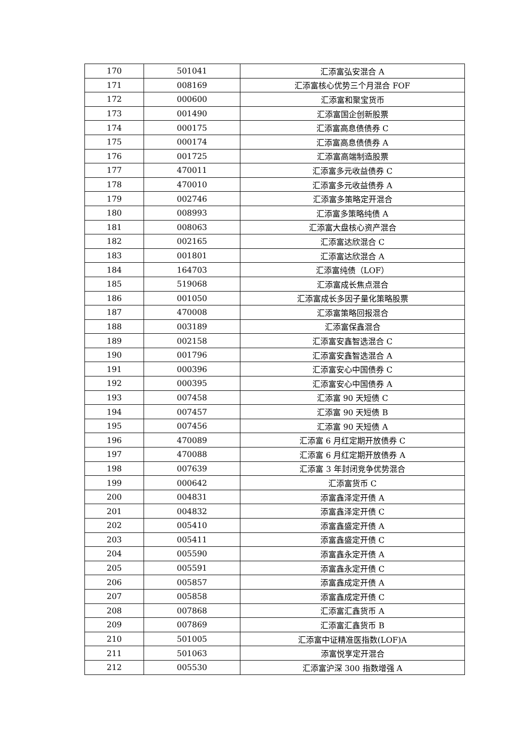| 170 | 501041 | 汇添富弘安混合 A |
| 171 | 008169 | 汇添富核心优势三个月混合 FOF |
| 172 | 000600 | 汇添富和聚宝货币 |
| 173 | 001490 | 汇添富国企创新股票 |
| 174 | 000175 | 汇添富高息债债券 C |
| 175 | 000174 | 汇添富高息债债券 A |
| 176 | 001725 | 汇添富高端制造股票 |
| 177 | 470011 | 汇添富多元收益债券 C |
| 178 | 470010 | 汇添富多元收益债券 A |
| 179 | 002746 | 汇添富多策略定开混合 |
| 180 | 008993 | 汇添富多策略纯债 A |
| 181 | 008063 | 汇添富大盘核心资产混合 |
| 182 | 002165 | 汇添富达欣混合 C |
| 183 | 001801 | 汇添富达欣混合 A |
| 184 | 164703 | 汇添富纯债（LOF） |
| 185 | 519068 | 汇添富成长焦点混合 |
| 186 | 001050 | 汇添富成长多因子量化策略股票 |
| 187 | 470008 | 汇添富策略回报混合 |
| 188 | 003189 | 汇添富保鑫混合 |
| 189 | 002158 | 汇添富安鑫智选混合 C |
| 190 | 001796 | 汇添富安鑫智选混合 A |
| 191 | 000396 | 汇添富安心中国债券 C |
| 192 | 000395 | 汇添富安心中国债券 A |
| 193 | 007458 | 汇添富 90 天短债 C |
| 194 | 007457 | 汇添富 90 天短债 B |
| 195 | 007456 | 汇添富 90 天短债 A |
| 196 | 470089 | 汇添富 6 月红定期开放债券 C |
| 197 | 470088 | 汇添富 6 月红定期开放债券 A |
| 198 | 007639 | 汇添富 3 年封闭竞争优势混合 |
| 199 | 000642 | 汇添富货币 C |
| 200 | 004831 | 添富鑫泽定开债 A |
| 201 | 004832 | 添富鑫泽定开债 C |
| 202 | 005410 | 添富鑫盛定开债 A |
| 203 | 005411 | 添富鑫盛定开债 C |
| 204 | 005590 | 添富鑫永定开债 A |
| 205 | 005591 | 添富鑫永定开债 C |
| 206 | 005857 | 添富鑫成定开债 A |
| 207 | 005858 | 添富鑫成定开债 C |
| 208 | 007868 | 汇添富汇鑫货币 A |
| 209 | 007869 | 汇添富汇鑫货币 B |
| 210 | 501005 | 汇添富中证精准医指数(LOF)A |
| 211 | 501063 | 添富悦享定开混合 |
| 212 | 005530 | 汇添富沪深 300 指数增强 A |